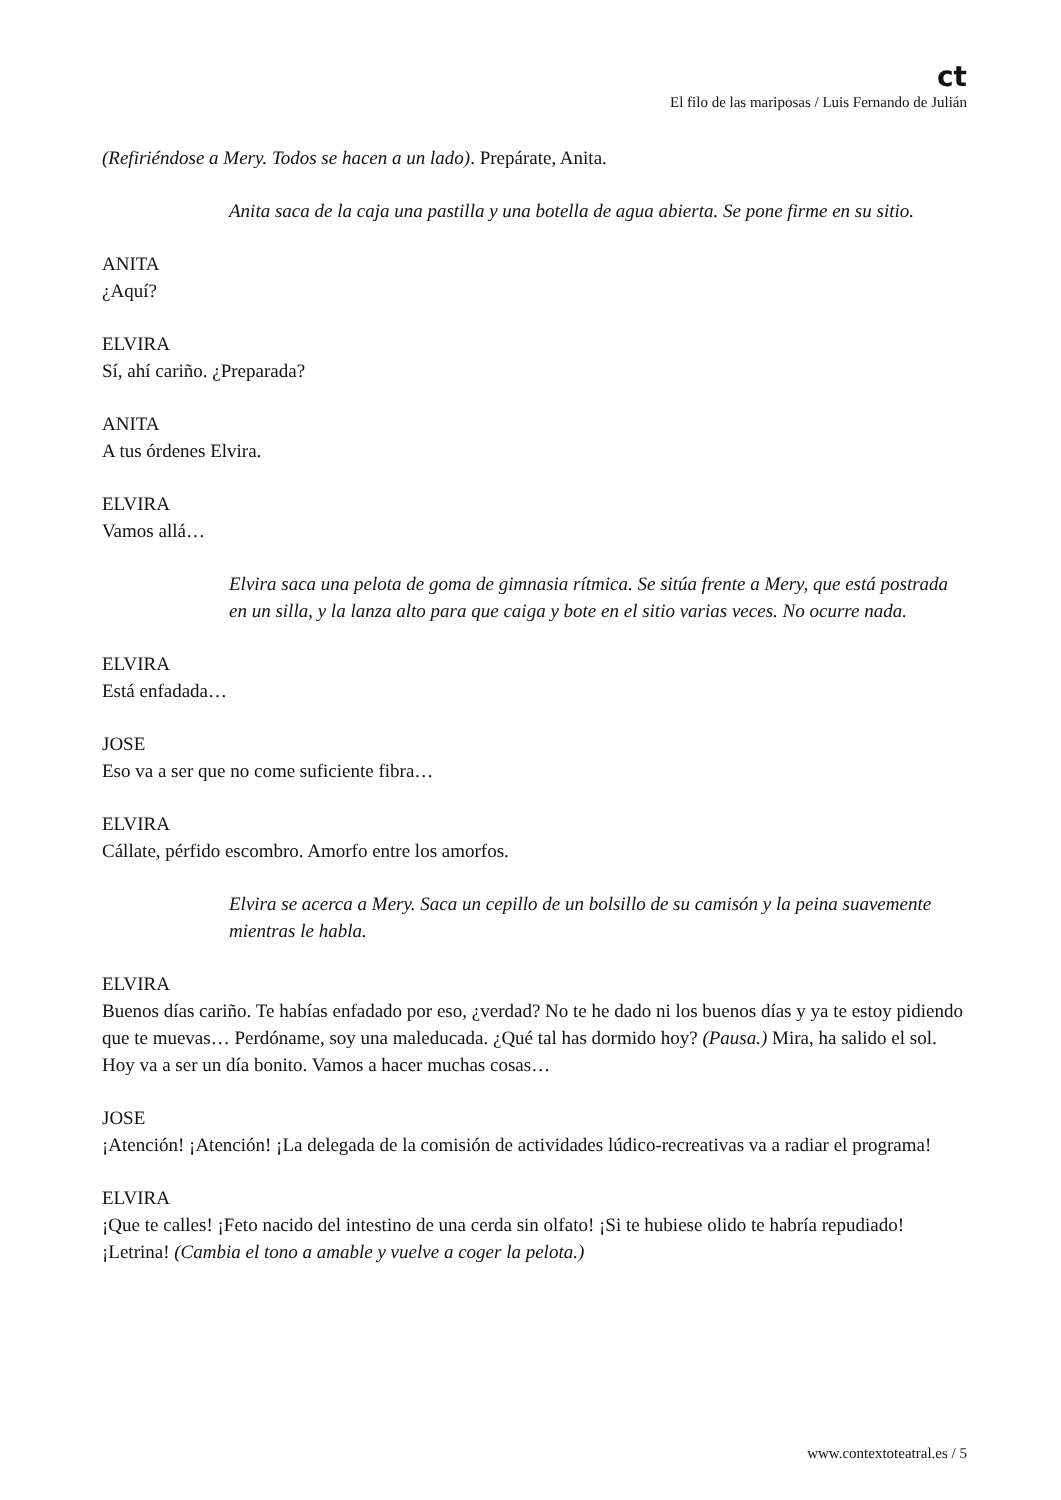ct
El filo de las mariposas / Luis Fernando de Julián
(Refiriéndose a Mery. Todos se hacen a un lado). Prepárate, Anita.
Anita saca de la caja una pastilla y una botella de agua abierta. Se pone firme en su sitio.
ANITA
¿Aquí?
ELVIRA
Sí, ahí cariño. ¿Preparada?
ANITA
A tus órdenes Elvira.
ELVIRA
Vamos allá…
Elvira saca una pelota de goma de gimnasia rítmica. Se sitúa frente a Mery, que está postrada en un silla, y la lanza alto para que caiga y bote en el sitio varias veces. No ocurre nada.
ELVIRA
Está enfadada…
JOSE
Eso va a ser que no come suficiente fibra…
ELVIRA
Cállate, pérfido escombro. Amorfo entre los amorfos.
Elvira se acerca a Mery. Saca un cepillo de un bolsillo de su camisón y la peina suavemente mientras le habla.
ELVIRA
Buenos días cariño. Te habías enfadado por eso, ¿verdad? No te he dado ni los buenos días y ya te estoy pidiendo que te muevas… Perdóname, soy una maleducada. ¿Qué tal has dormido hoy? (Pausa.) Mira, ha salido el sol. Hoy va a ser un día bonito. Vamos a hacer muchas cosas…
JOSE
¡Atención! ¡Atención! ¡La delegada de la comisión de actividades lúdico-recreativas va a radiar el programa!
ELVIRA
¡Que te calles! ¡Feto nacido del intestino de una cerda sin olfato! ¡Si te hubiese olido te habría repudiado! ¡Letrina! (Cambia el tono a amable y vuelve a coger la pelota.)
www.contextoteatral.es / 5